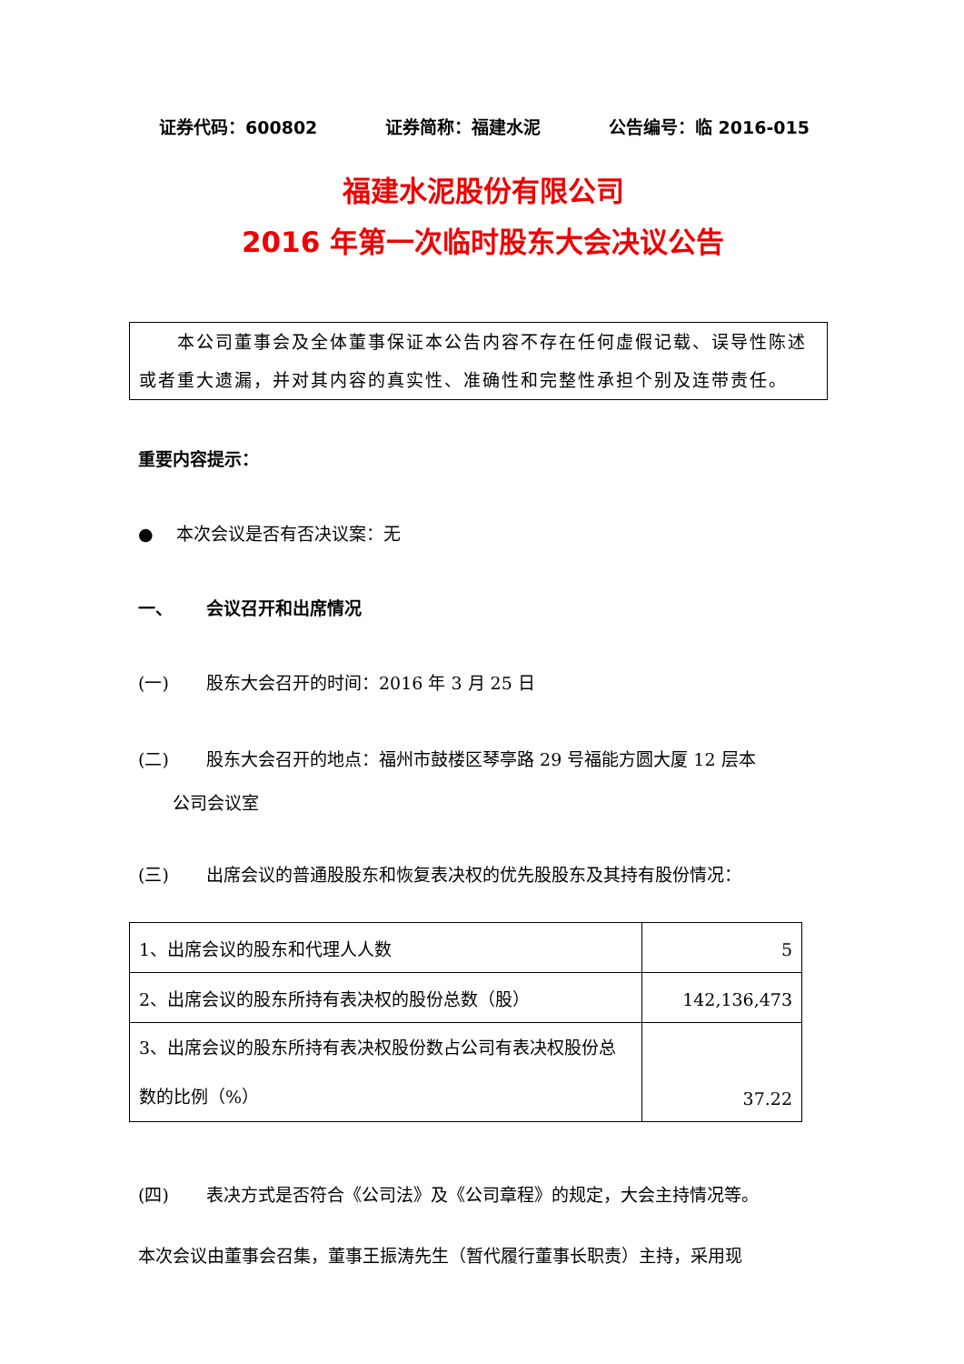证券代码：600802 证券简称：福建水泥 公告编号：临 2016-015
福建水泥股份有限公司
2016 年第一次临时股东大会决议公告
　　本公司董事会及全体董事保证本公告内容不存在任何虚假记载、误导性陈述或者重大遗漏，并对其内容的真实性、准确性和完整性承担个别及连带责任。
重要内容提示：
●　 本次会议是否有否决议案：无
一、 会议召开和出席情况
(一) 股东大会召开的时间：2016 年 3 月 25 日
(二) 股东大会召开的地点：福州市鼓楼区琴亭路 29 号福能方圆大厦 12 层本
公司会议室
(三) 出席会议的普通股股东和恢复表决权的优先股股东及其持有股份情况：
| 1、出席会议的股东和代理人人数 | 5 |
| 2、出席会议的股东所持有表决权的股份总数（股） | 142,136,473 |
| 3、出席会议的股东所持有表决权股份数占公司有表决权股份总数的比例（%） | 37.22 |
(四) 表决方式是否符合《公司法》及《公司章程》的规定，大会主持情况等。
本次会议由董事会召集，董事王振涛先生（暂代履行董事长职责）主持，采用现